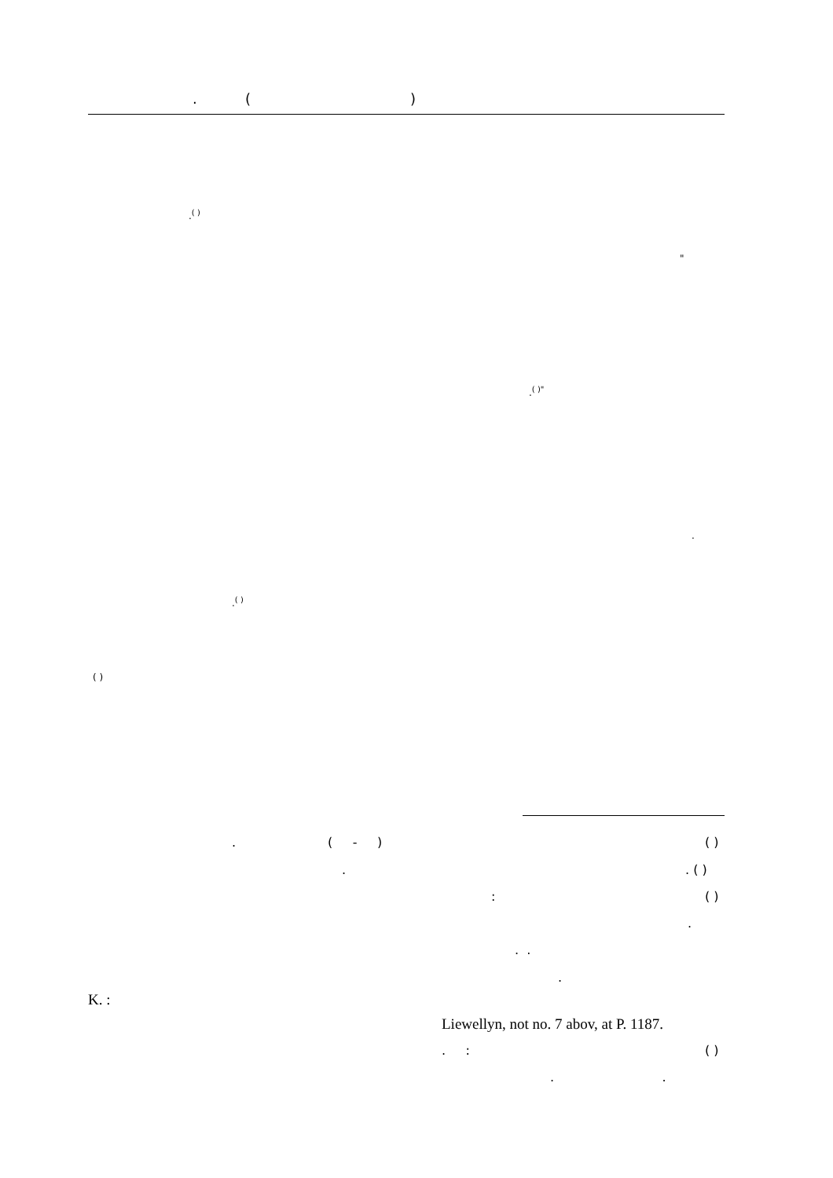. ()
.<sup>( )</sup>
"
.<sup>( )"</sup>
.
.<sup>( )</sup>
( )
. ( - )
( )
. . ( )
: ( )
.
. .
.
K. :
Liewellyn, not no. 7 abov, at P. 1187.
. : ( )
. .